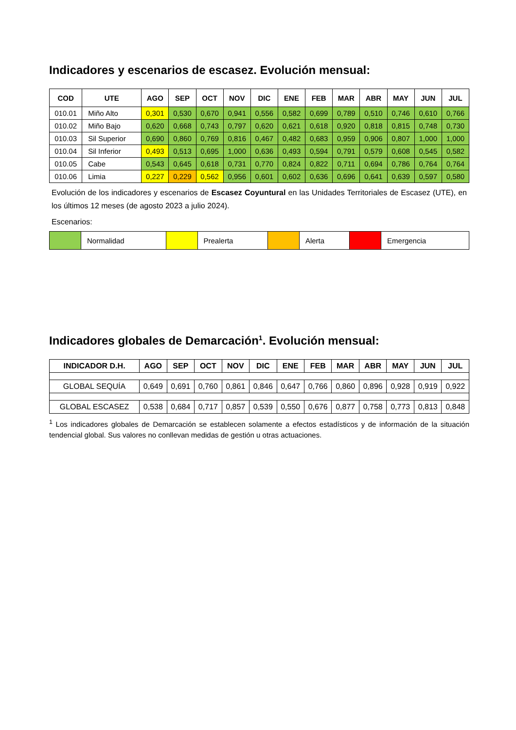Indicadores y escenarios de escasez. Evolución mensual:
| COD | UTE | AGO | SEP | OCT | NOV | DIC | ENE | FEB | MAR | ABR | MAY | JUN | JUL |
| --- | --- | --- | --- | --- | --- | --- | --- | --- | --- | --- | --- | --- | --- |
| 010.01 | Miño Alto | 0,301 | 0,530 | 0,670 | 0,941 | 0,556 | 0,582 | 0,699 | 0,789 | 0,510 | 0,746 | 0,610 | 0,766 |
| 010.02 | Miño Bajo | 0,620 | 0,668 | 0,743 | 0,797 | 0,620 | 0,621 | 0,618 | 0,920 | 0,818 | 0,815 | 0,748 | 0,730 |
| 010.03 | Sil Superior | 0,690 | 0,860 | 0,769 | 0,816 | 0,467 | 0,482 | 0,683 | 0,959 | 0,906 | 0,807 | 1,000 | 1,000 |
| 010.04 | Sil Inferior | 0,493 | 0,513 | 0,695 | 1,000 | 0,636 | 0,493 | 0,594 | 0,791 | 0,579 | 0,608 | 0,545 | 0,582 |
| 010.05 | Cabe | 0,543 | 0,645 | 0,618 | 0,731 | 0,770 | 0,824 | 0,822 | 0,711 | 0,694 | 0,786 | 0,764 | 0,764 |
| 010.06 | Limia | 0,227 | 0,229 | 0,562 | 0,956 | 0,601 | 0,602 | 0,636 | 0,696 | 0,641 | 0,639 | 0,597 | 0,580 |
Evolución de los indicadores y escenarios de Escasez Coyuntural en las Unidades Territoriales de Escasez (UTE), en los últimos 12 meses (de agosto 2023 a julio 2024).
Escenarios:
| | Normalidad | | Prealerta | | Alerta | | Emergencia |
Indicadores globales de Demarcación<sup>1</sup>. Evolución mensual:
| INDICADOR D.H. | AGO | SEP | OCT | NOV | DIC | ENE | FEB | MAR | ABR | MAY | JUN | JUL |
| --- | --- | --- | --- | --- | --- | --- | --- | --- | --- | --- | --- | --- |
| GLOBAL SEQUÍA | 0,649 | 0,691 | 0,760 | 0,861 | 0,846 | 0,647 | 0,766 | 0,860 | 0,896 | 0,928 | 0,919 | 0,922 |
| GLOBAL ESCASEZ | 0,538 | 0,684 | 0,717 | 0,857 | 0,539 | 0,550 | 0,676 | 0,877 | 0,758 | 0,773 | 0,813 | 0,848 |
<sup>1</sup> Los indicadores globales de Demarcación se establecen solamente a efectos estadísticos y de información de la situación tendencial global. Sus valores no conllevan medidas de gestión u otras actuaciones.